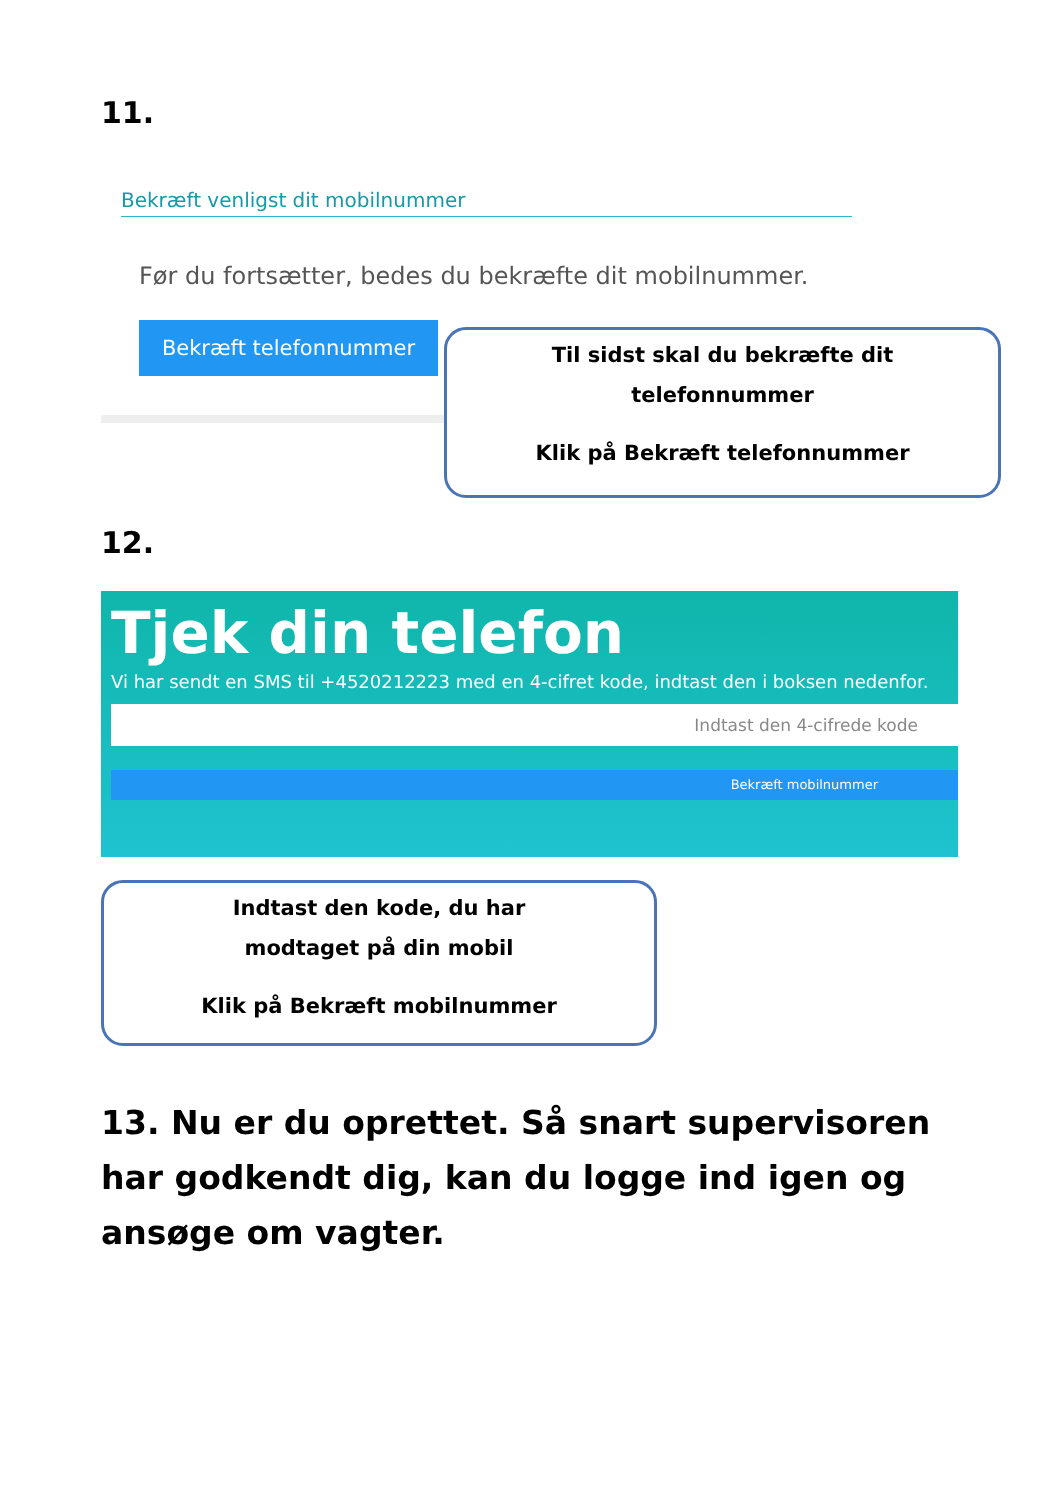11.
Bekræft venligst dit mobilnummer
Før du fortsætter, bedes du bekræfte dit mobilnummer.
Bekræft telefonnummer
Til sidst skal du bekræfte dit
telefonnummer
Klik på Bekræft telefonnummer
12.
Tjek din telefon
Vi har sendt en SMS til +4520212223 med en 4-cifret kode, indtast den i boksen nedenfor.
Indtast den 4-cifrede kode
Bekræft mobilnummer
Indtast den kode, du har
modtaget på din mobil
Klik på Bekræft mobilnummer
13. Nu er du oprettet. Så snart supervisoren har godkendt dig, kan du logge ind igen og ansøge om vagter.